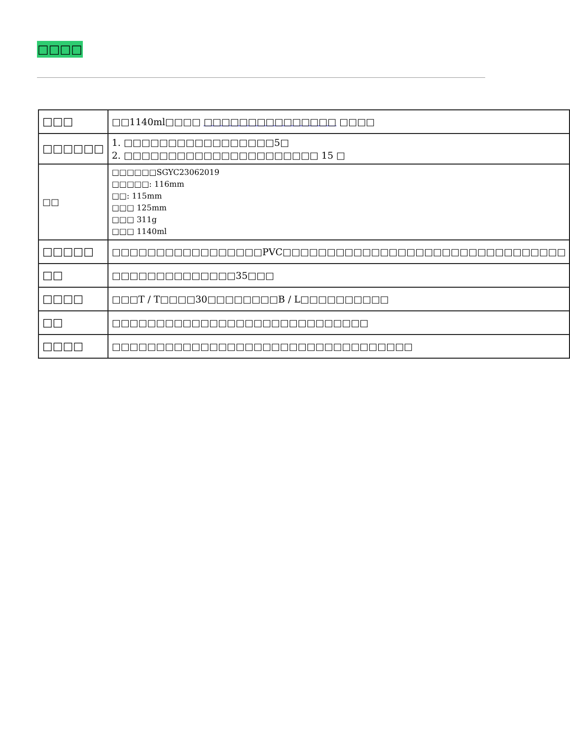□□□□
| □□□ | □□1140ml□□□□ □□□□□□□□□□□□□□□ □□□□ |
| □□□□□□ | 1. □□□□□□□□□□□□□□□□□5□ 2. □□□□□□□□□□□□□□□□□□□□□□ 15 □ |
| □□ | □□□□□□SGYC23062019 □□□□□: 116mm □□: 115mm □□□ 125mm □□□ 311g □□□ 1140ml |
| □□□□□ | □□□□□□□□□□□□□□□□□PVC□□□□□□□□□□□□□□□□□□□□□□□□□□□□□□□□ |
| □□ | □□□□□□□□□□□□□□35□□□ |
| □□□□ | □□□T / T□□□□30□□□□□□□□B / L□□□□□□□□□□ |
| □□ | □□□□□□□□□□□□□□□□□□□□□□□□□□□□□ |
| □□□□ | □□□□□□□□□□□□□□□□□□□□□□□□□□□□□□□□□□ |